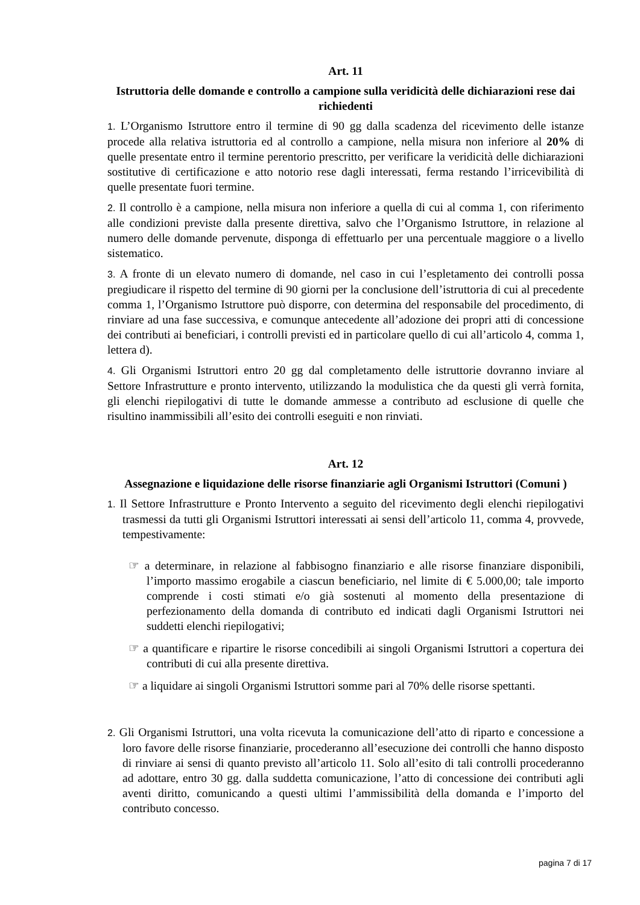Art. 11
Istruttoria delle domande e controllo a campione sulla veridicità delle dichiarazioni rese dai richiedenti
1. L’Organismo Istruttore entro il termine di 90 gg dalla scadenza del ricevimento delle istanze procede alla relativa istruttoria ed al controllo a campione, nella misura non inferiore al 20% di quelle presentate entro il termine perentorio prescritto, per verificare la veridicità delle dichiarazioni sostitutive di certificazione e atto notorio rese dagli interessati, ferma restando l’irricevibilità di quelle presentate fuori termine.
2. Il controllo è a campione, nella misura non inferiore a quella di cui al comma 1, con riferimento alle condizioni previste dalla presente direttiva, salvo che l’Organismo Istruttore, in relazione al numero delle domande pervenute, disponga di effettuarlo per una percentuale maggiore o a livello sistematico.
3. A fronte di un elevato numero di domande, nel caso in cui l’espletamento dei controlli possa pregiudicare il rispetto del termine di 90 giorni per la conclusione dell’istruttoria di cui al precedente comma 1, l’Organismo Istruttore può disporre, con determina del responsabile del procedimento, di rinviare ad una fase successiva, e comunque antecedente all’adozione dei propri atti di concessione dei contributi ai beneficiari, i controlli previsti ed in particolare quello di cui all’articolo 4, comma 1, lettera d).
4. Gli Organismi Istruttori entro 20 gg dal completamento delle istruttorie dovranno inviare al Settore Infrastrutture e pronto intervento, utilizzando la modulistica che da questi gli verrà fornita, gli elenchi riepilogativi di tutte le domande ammesse a contributo ad esclusione di quelle che risultino inammissibili all’esito dei controlli eseguiti e non rinviati.
Art. 12
Assegnazione e liquidazione delle risorse finanziarie agli Organismi Istruttori (Comuni )
1. Il Settore Infrastrutture e Pronto Intervento a seguito del ricevimento degli elenchi riepilogativi trasmessi da tutti gli Organismi Istruttori interessati ai sensi dell’articolo 11, comma 4, provvede, tempestivamente:
☞ a determinare, in relazione al fabbisogno finanziario e alle risorse finanziare disponibili, l’importo massimo erogabile a ciascun beneficiario, nel limite di € 5.000,00; tale importo comprende i costi stimati e/o già sostenuti al momento della presentazione di perfezionamento della domanda di contributo ed indicati dagli Organismi Istruttori nei suddetti elenchi riepilogativi;
☞ a quantificare e ripartire le risorse concedibili ai singoli Organismi Istruttori a copertura dei contributi di cui alla presente direttiva.
☞ a liquidare ai singoli Organismi Istruttori somme pari al 70% delle risorse spettanti.
2. Gli Organismi Istruttori, una volta ricevuta la comunicazione dell’atto di riparto e concessione a loro favore delle risorse finanziarie, procederanno all’esecuzione dei controlli che hanno disposto di rinviare ai sensi di quanto previsto all’articolo 11. Solo all’esito di tali controlli procederanno ad adottare, entro 30 gg. dalla suddetta comunicazione, l’atto di concessione dei contributi agli aventi diritto, comunicando a questi ultimi l’ammissibilità della domanda e l’importo del contributo concesso.
pagina 7 di 17